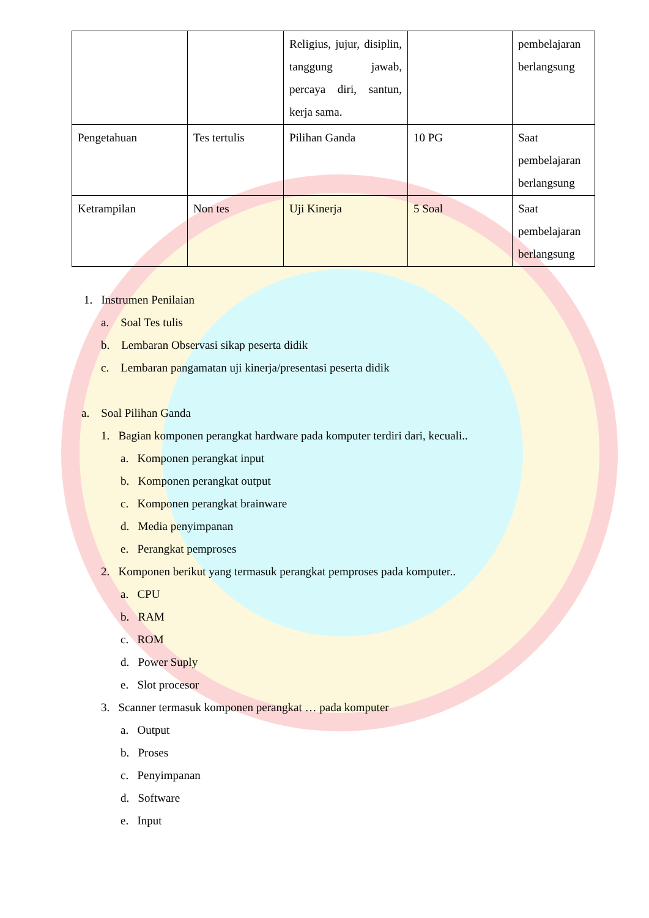| | | Religius, jujur, disiplin, tanggung jawab, percaya diri, santun, kerja sama. | | pembelajaran berlangsung |
| Pengetahuan | Tes tertulis | Pilihan Ganda | 10 PG | Saat pembelajaran berlangsung |
| Ketrampilan | Non tes | Uji Kinerja | 5 Soal | Saat pembelajaran berlangsung |
1. Instrumen Penilaian
a. Soal Tes tulis
b. Lembaran Observasi sikap peserta didik
c. Lembaran pangamatan uji kinerja/presentasi peserta didik
a. Soal Pilihan Ganda
1. Bagian komponen perangkat hardware pada komputer terdiri dari, kecuali..
a. Komponen perangkat input
b. Komponen perangkat output
c. Komponen perangkat brainware
d. Media penyimpanan
e. Perangkat pemproses
2. Komponen berikut yang termasuk perangkat pemproses pada komputer..
a. CPU
b. RAM
c. ROM
d. Power Suply
e. Slot procesor
3. Scanner termasuk komponen perangkat … pada komputer
a. Output
b. Proses
c. Penyimpanan
d. Software
e. Input